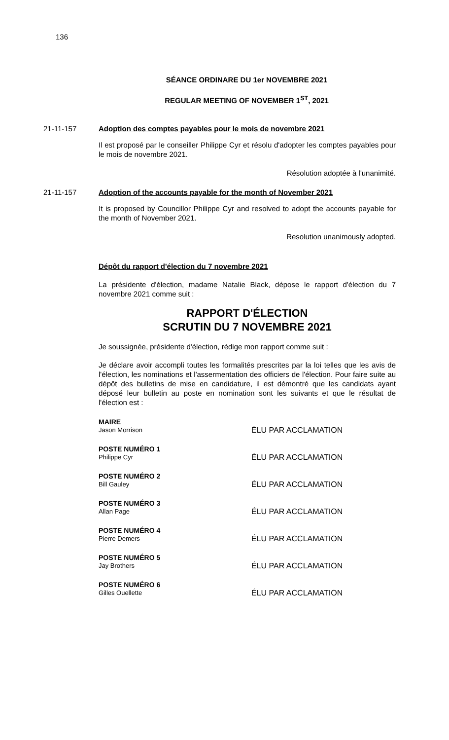136
SÉANCE ORDINARE DU 1er NOVEMBRE 2021
REGULAR MEETING OF NOVEMBER 1<sup>ST</sup>, 2021
21-11-157 Adoption des comptes payables pour le mois de novembre 2021
Il est proposé par le conseiller Philippe Cyr et résolu d'adopter les comptes payables pour le mois de novembre 2021.
Résolution adoptée à l'unanimité.
21-11-157 Adoption of the accounts payable for the month of November 2021
It is proposed by Councillor Philippe Cyr and resolved to adopt the accounts payable for the month of November 2021.
Resolution unanimously adopted.
Dépôt du rapport d'élection du 7 novembre 2021
La présidente d'élection, madame Natalie Black, dépose le rapport d'élection du 7 novembre 2021 comme suit :
RAPPORT D'ÉLECTION
SCRUTIN DU 7 NOVEMBRE 2021
Je soussignée, présidente d'élection, rédige mon rapport comme suit :
Je déclare avoir accompli toutes les formalités prescrites par la loi telles que les avis de l'élection, les nominations et l'assermentation des officiers de l'élection. Pour faire suite au dépôt des bulletins de mise en candidature, il est démontré que les candidats ayant déposé leur bulletin au poste en nomination sont les suivants et que le résultat de l'élection est :
MAIRE
Jason Morrison
ÉLU PAR ACCLAMATION
POSTE NUMÉRO 1
Philippe Cyr
ÉLU PAR ACCLAMATION
POSTE NUMÉRO 2
Bill Gauley
ÉLU PAR ACCLAMATION
POSTE NUMÉRO 3
Allan Page
ÉLU PAR ACCLAMATION
POSTE NUMÉRO 4
Pierre Demers
ÉLU PAR ACCLAMATION
POSTE NUMÉRO 5
Jay Brothers
ÉLU PAR ACCLAMATION
POSTE NUMÉRO 6
Gilles Ouellette
ÉLU PAR ACCLAMATION